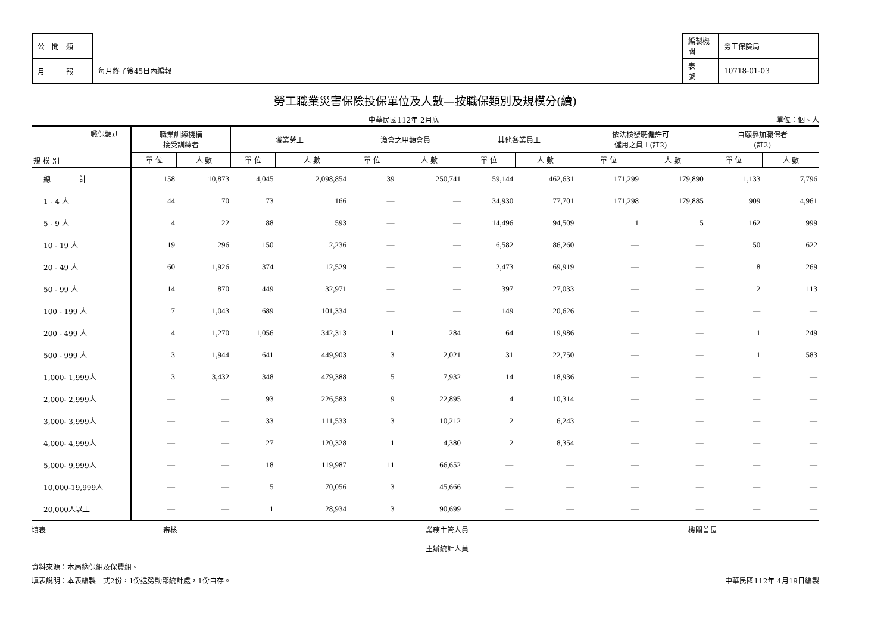| 公 開 類 | |
| 月 報 | 每月終了後45日內編報 |
| 編製機關 | 勞工保險局 |
| 表 號 | 10718-01-03 |
勞工職業災害保險投保單位及人數—按職保類別及規模分(續)
中華民國112年 2月底 單位：個、人
| 職保類別 規 模 別 | 職業訓練機構 接受訓練者 | | 職業勞工 | | 漁會之甲類會員 | | 其他各業員工 | | 依法核發聘僱許可 僱用之員工(註2) | | 自願參加職保者 (註2) | |
| --- | --- | --- | --- | --- | --- | --- | --- | --- | --- | --- | --- | --- |
| | 單 位 | 人 數 | 單 位 | 人 數 | 單 位 | 人 數 | 單 位 | 人 數 | 單 位 | 人 數 | 單 位 | 人 數 |
| 總 計 | 158 | 10,873 | 4,045 | 2,098,854 | 39 | 250,741 | 59,144 | 462,631 | 171,299 | 179,890 | 1,133 | 7,796 |
| 1 - 4 人 | 44 | 70 | 73 | 166 | — | — | 34,930 | 77,701 | 171,298 | 179,885 | 909 | 4,961 |
| 5 - 9 人 | 4 | 22 | 88 | 593 | — | — | 14,496 | 94,509 | 1 | 5 | 162 | 999 |
| 10 - 19 人 | 19 | 296 | 150 | 2,236 | — | — | 6,582 | 86,260 | — | — | 50 | 622 |
| 20 - 49 人 | 60 | 1,926 | 374 | 12,529 | — | — | 2,473 | 69,919 | — | — | 8 | 269 |
| 50 - 99 人 | 14 | 870 | 449 | 32,971 | — | — | 397 | 27,033 | — | — | 2 | 113 |
| 100 - 199 人 | 7 | 1,043 | 689 | 101,334 | — | — | 149 | 20,626 | — | — | — | — |
| 200 - 499 人 | 4 | 1,270 | 1,056 | 342,313 | 1 | 284 | 64 | 19,986 | — | — | 1 | 249 |
| 500 - 999 人 | 3 | 1,944 | 641 | 449,903 | 3 | 2,021 | 31 | 22,750 | — | — | 1 | 583 |
| 1,000- 1,999人 | 3 | 3,432 | 348 | 479,388 | 5 | 7,932 | 14 | 18,936 | — | — | — | — |
| 2,000- 2,999人 | — | — | 93 | 226,583 | 9 | 22,895 | 4 | 10,314 | — | — | — | — |
| 3,000- 3,999人 | — | — | 33 | 111,533 | 3 | 10,212 | 2 | 6,243 | — | — | — | — |
| 4,000- 4,999人 | — | — | 27 | 120,328 | 1 | 4,380 | 2 | 8,354 | — | — | — | — |
| 5,000- 9,999人 | — | — | 18 | 119,987 | 11 | 66,652 | — | — | — | — | — | — |
| 10,000-19,999人 | — | — | 5 | 70,056 | 3 | 45,666 | — | — | — | — | — | — |
| 20,000人以上 | — | — | 1 | 28,934 | 3 | 90,699 | — | — | — | — | — | — |
填表 審核 業務主管人員
主辦統計人員
　
機關首長
資料來源：本局納保組及保費組。
填表說明：本表編製一式2份，1份送勞動部統計處，1份自存。 中華民國112年 4月19日編製